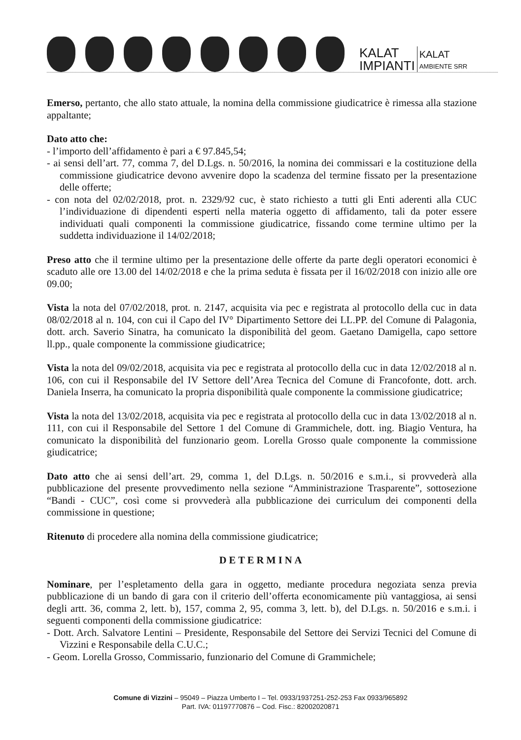KALAT
IMPIANTI
KALAT
AMBIENTE SRR
Emerso, pertanto, che allo stato attuale, la nomina della commissione giudicatrice è rimessa alla stazione appaltante;
Dato atto che:
- l’importo dell’affidamento è pari a € 97.845,54;
- ai sensi dell’art. 77, comma 7, del D.Lgs. n. 50/2016, la nomina dei commissari e la costituzione della commissione giudicatrice devono avvenire dopo la scadenza del termine fissato per la presentazione delle offerte;
- con nota del 02/02/2018, prot. n. 2329/92 cuc, è stato richiesto a tutti gli Enti aderenti alla CUC l’individuazione di dipendenti esperti nella materia oggetto di affidamento, tali da poter essere individuati quali componenti la commissione giudicatrice, fissando come termine ultimo per la suddetta individuazione il 14/02/2018;
Preso atto che il termine ultimo per la presentazione delle offerte da parte degli operatori economici è scaduto alle ore 13.00 del 14/02/2018 e che la prima seduta è fissata per il 16/02/2018 con inizio alle ore 09.00;
Vista la nota del 07/02/2018, prot. n. 2147, acquisita via pec e registrata al protocollo della cuc in data 08/02/2018 al n. 104, con cui il Capo del IV° Dipartimento Settore dei LL.PP. del Comune di Palagonia, dott. arch. Saverio Sinatra, ha comunicato la disponibilità del geom. Gaetano Damigella, capo settore ll.pp., quale componente la commissione giudicatrice;
Vista la nota del 09/02/2018, acquisita via pec e registrata al protocollo della cuc in data 12/02/2018 al n. 106, con cui il Responsabile del IV Settore dell’Area Tecnica del Comune di Francofonte, dott. arch. Daniela Inserra, ha comunicato la propria disponibilità quale componente la commissione giudicatrice;
Vista la nota del 13/02/2018, acquisita via pec e registrata al protocollo della cuc in data 13/02/2018 al n. 111, con cui il Responsabile del Settore 1 del Comune di Grammichele, dott. ing. Biagio Ventura, ha comunicato la disponibilità del funzionario geom. Lorella Grosso quale componente la commissione giudicatrice;
Dato atto che ai sensi dell’art. 29, comma 1, del D.Lgs. n. 50/2016 e s.m.i., si provvederà alla pubblicazione del presente provvedimento nella sezione “Amministrazione Trasparente”, sottosezione “Bandi - CUC”, così come si provvederà alla pubblicazione dei curriculum dei componenti della commissione in questione;
Ritenuto di procedere alla nomina della commissione giudicatrice;
DETERMINA
Nominare, per l’espletamento della gara in oggetto, mediante procedura negoziata senza previa pubblicazione di un bando di gara con il criterio dell’offerta economicamente più vantaggiosa, ai sensi degli artt. 36, comma 2, lett. b), 157, comma 2, 95, comma 3, lett. b), del D.Lgs. n. 50/2016 e s.m.i. i seguenti componenti della commissione giudicatrice:
- Dott. Arch. Salvatore Lentini – Presidente, Responsabile del Settore dei Servizi Tecnici del Comune di Vizzini e Responsabile della C.U.C.;
- Geom. Lorella Grosso, Commissario, funzionario del Comune di Grammichele;
Comune di Vizzini – 95049 – Piazza Umberto I – Tel. 0933/1937251-252-253 Fax 0933/965892
Part. IVA: 01197770876 – Cod. Fisc.: 82002020871